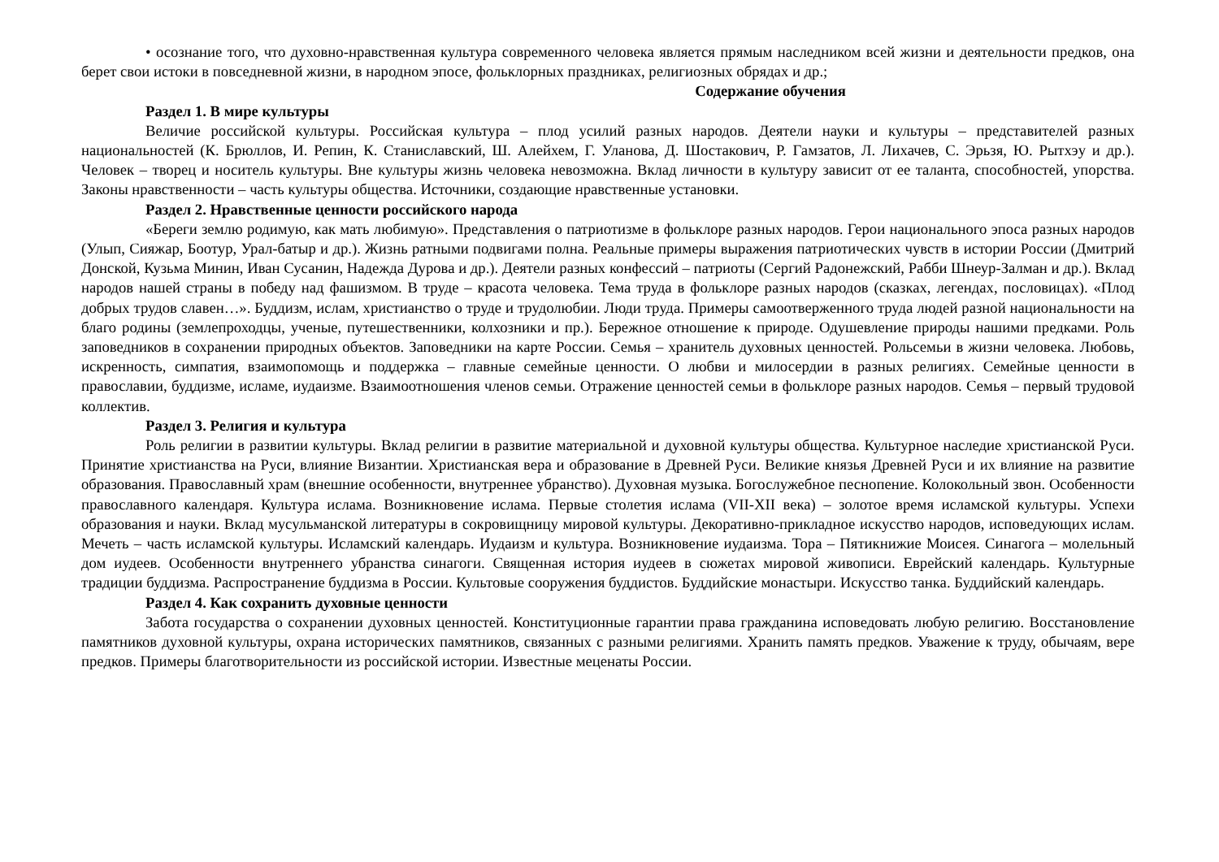• осознание того, что духовно-нравственная культура современного человека является прямым наследником всей жизни и деятельности предков, она берет свои истоки в повседневной жизни, в народном эпосе, фольклорных праздниках, религиозных обрядах и др.;
Содержание обучения
Раздел 1. В мире культуры
Величие российской культуры. Российская культура – плод усилий разных народов. Деятели науки и культуры – представителей разных национальностей (К. Брюллов, И. Репин, К. Станиславский, Ш. Алейхем, Г. Уланова, Д. Шостакович, Р. Гамзатов, Л. Лихачев, С. Эрьзя, Ю. Рытхэу и др.). Человек – творец и носитель культуры. Вне культуры жизнь человека невозможна. Вклад личности в культуру зависит от ее таланта, способностей, упорства. Законы нравственности – часть культуры общества. Источники, создающие нравственные установки.
Раздел 2. Нравственные ценности российского народа
«Береги землю родимую, как мать любимую». Представления о патриотизме в фольклоре разных народов. Герои национального эпоса разных народов (Улып, Сияжар, Боотур, Урал-батыр и др.). Жизнь ратными подвигами полна. Реальные примеры выражения патриотических чувств в истории России (Дмитрий Донской, Кузьма Минин, Иван Сусанин, Надежда Дурова и др.). Деятели разных конфессий – патриоты (Сергий Радонежский, Рабби Шнеур-Залман и др.). Вклад народов нашей страны в победу над фашизмом. В труде – красота человека. Тема труда в фольклоре разных народов (сказках, легендах, пословицах). «Плод добрых трудов славен…». Буддизм, ислам, христианство о труде и трудолюбии. Люди труда. Примеры самоотверженного труда людей разной национальности на благо родины (землепроходцы, ученые, путешественники, колхозники и пр.). Бережное отношение к природе. Одушевление природы нашими предками. Роль заповедников в сохранении природных объектов. Заповедники на карте России. Семья – хранитель духовных ценностей. Рольсемьи в жизни человека. Любовь, искренность, симпатия, взаимопомощь и поддержка – главные семейные ценности. О любви и милосердии в разных религиях. Семейные ценности в православии, буддизме, исламе, иудаизме. Взаимоотношения членов семьи. Отражение ценностей семьи в фольклоре разных народов. Семья – первый трудовой коллектив.
Раздел 3. Религия и культура
Роль религии в развитии культуры. Вклад религии в развитие материальной и духовной культуры общества. Культурное наследие христианской Руси. Принятие христианства на Руси, влияние Византии. Христианская вера и образование в Древней Руси. Великие князья Древней Руси и их влияние на развитие образования. Православный храм (внешние особенности, внутреннее убранство). Духовная музыка. Богослужебное песнопение. Колокольный звон. Особенности православного календаря. Культура ислама. Возникновение ислама. Первые столетия ислама (VII-XII века) – золотое время исламской культуры. Успехи образования и науки. Вклад мусульманской литературы в сокровищницу мировой культуры. Декоративно-прикладное искусство народов, исповедующих ислам. Мечеть – часть исламской культуры. Исламский календарь. Иудаизм и культура. Возникновение иудаизма. Тора – Пятикнижие Моисея. Синагога – молельный дом иудеев. Особенности внутреннего убранства синагоги. Священная история иудеев в сюжетах мировой живописи. Еврейский календарь. Культурные традиции буддизма. Распространение буддизма в России. Культовые сооружения буддистов. Буддийские монастыри. Искусство танка. Буддийский календарь.
Раздел 4. Как сохранить духовные ценности
Забота государства о сохранении духовных ценностей. Конституционные гарантии права гражданина исповедовать любую религию. Восстановление памятников духовной культуры, охрана исторических памятников, связанных с разными религиями. Хранить память предков. Уважение к труду, обычаям, вере предков. Примеры благотворительности из российской истории. Известные меценаты России.